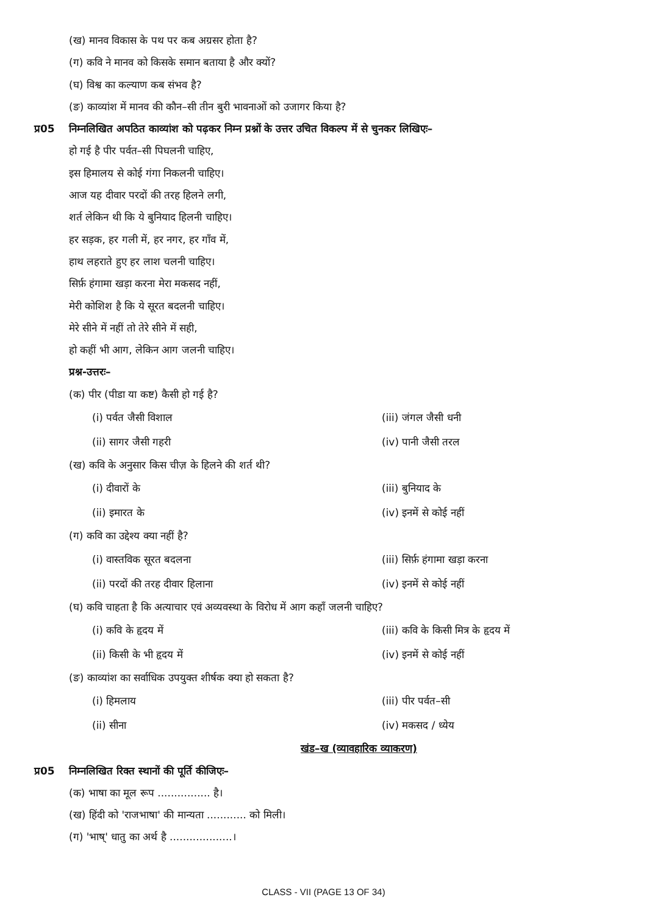(ख) मानव विकास के पथ पर कब अग्रसर होता है?
(ग) कवि ने मानव को किसके समान बताया है और क्यों?
(घ) विश्व का कल्याण कब संभव है?
(ङ) काव्यांश में मानव की कौन–सी तीन बुरी भावनाओं को उजागर किया है?
प्र05 निम्नलिखित अपठित काव्यांश को पढ़कर निम्न प्रश्नों के उत्तर उचित विकल्प में से चुनकर लिखिएः–
हो गई है पीर पर्वत–सी पिघलनी चाहिए,
इस हिमालय से कोई गंगा निकलनी चाहिए।
आज यह दीवार परदों की तरह हिलने लगी,
शर्त लेकिन थी कि ये बुनियाद हिलनी चाहिए।
हर सड़क, हर गली में, हर नगर, हर गाँव में,
हाथ लहराते हुए हर लाश चलनी चाहिए।
सिर्फ़ हंगामा खड़ा करना मेरा मकसद नहीं,
मेरी कोशिश है कि ये सूरत बदलनी चाहिए।
मेरे सीने में नहीं तो तेरे सीने में सही,
हो कहीं भी आग, लेकिन आग जलनी चाहिए।
प्रश्न-उत्तरः–
(क) पीर (पीडा या कष्ट) कैसी हो गई है?
(i) पर्वत जैसी विशाल (iii) जंगल जैसी धनी
(ii) सागर जैसी गहरी (iv) पानी जैसी तरल
(ख) कवि के अनुसार किस चीज़ के हिलने की शर्त थी?
(i) दीवारों के (iii) बुनियाद के
(ii) इमारत के (iv) इनमें से कोई नहीं
(ग) कवि का उद्देश्य क्या नहीं है?
(i) वास्तविक सूरत बदलना (iii) सिर्फ़ हंगामा खड़ा करना
(ii) परदों की तरह दीवार हिलाना (iv) इनमें से कोई नहीं
(घ) कवि चाहता है कि अत्याचार एवं अव्यवस्था के विरोध में आग कहाँ जलनी चाहिए?
(i) कवि के हृदय में (iii) कवि के किसी मित्र के हृदय में
(ii) किसी के भी हृदय में (iv) इनमें से कोई नहीं
(ङ) काव्यांश का सर्वाधिक उपयुक्त शीर्षक क्या हो सकता है?
(i) हिमलाय (iii) पीर पर्वत–सी
(ii) सीना (iv) मकसद / ध्येय
खंड–ख (व्यावहारिक व्याकरण)
प्र05 निम्नलिखित रिक्त स्थानों की पूर्ति कीजिएः–
(क) भाषा का मूल रूप ................ है।
(ख) हिंदी को 'राजभाषा' की मान्यता ............ को मिली।
(ग) 'भाष्' धातु का अर्थ है ...................।
CLASS - VII (PAGE 13 OF 34)